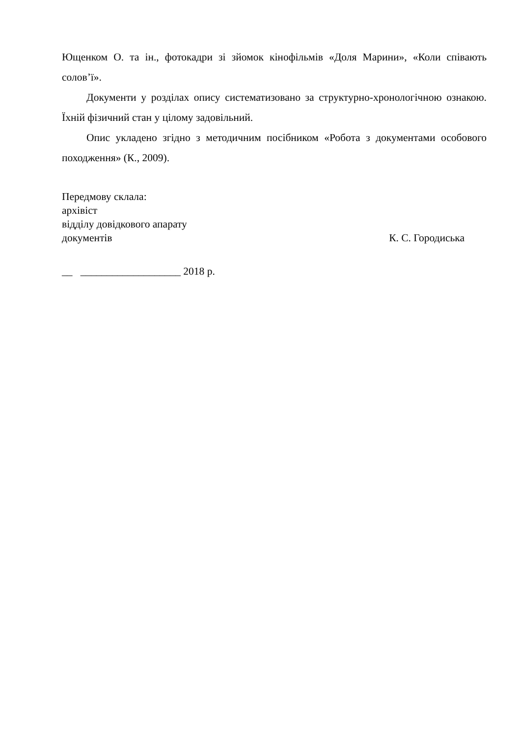Ющенком О. та ін., фотокадри зі зйомок кінофільмів «Доля Марини», «Коли співають солов’ї».
Документи у розділах опису систематизовано за структурно-хронологічною ознакою. Їхній фізичний стан у цілому задовільний.
Опис укладено згідно з методичним посібником «Робота з документами особового походження» (К., 2009).
Передмову склала:
архівіст
відділу довідкового апарату
документів К. С. Городиська
__ ___________________ 2018 р.